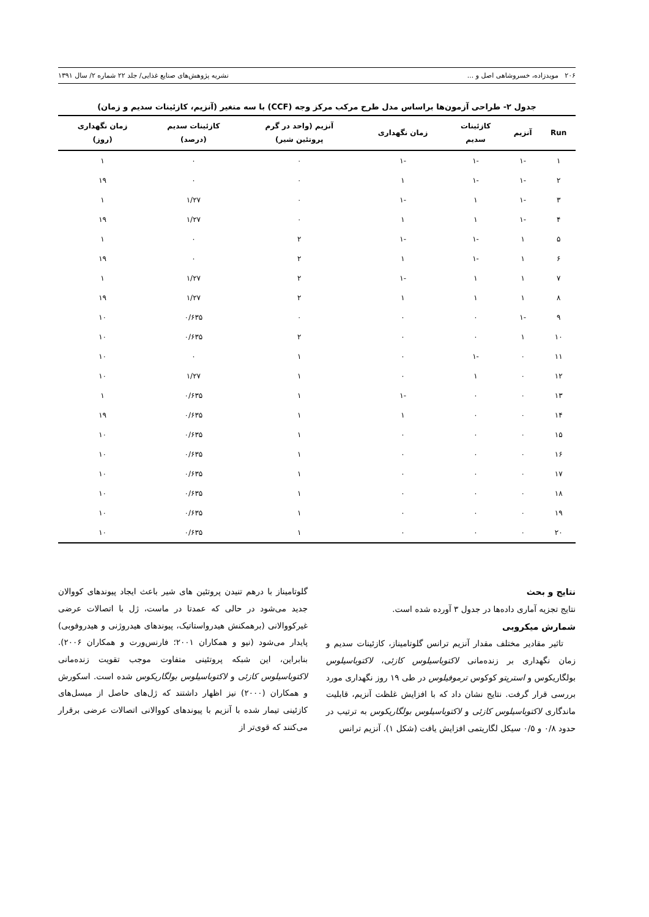۲۰۶ مویدزاده، خسروشاهی اصل و ... نشریه پژوهش‌های صنایع غذایی/ جلد ۲۲ شماره ۲/ سال ۱۳۹۱
جدول ۲- طراحی آزمون‌ها براساس مدل طرح مرکب مرکز وجه (CCF) با سه متغیر (آنزیم، کازئینات سدیم و زمان)
| Run | آنزیم | کازئینات سدیم | زمان نگهداری | آنزیم (واحد در گرم پروتئین شیر) | کازئینات سدیم (درصد) | زمان نگهداری (روز) |
| --- | --- | --- | --- | --- | --- | --- |
| ۱ | -۱ | -۱ | -۱ | ۰ | ۰ | ۱ |
| ۲ | -۱ | -۱ | ۱ | ۰ | ۰ | ۱۹ |
| ۳ | -۱ | ۱ | -۱ | ۰ | ۱/۲۷ | ۱ |
| ۴ | -۱ | ۱ | ۱ | ۰ | ۱/۲۷ | ۱۹ |
| ۵ | ۱ | -۱ | -۱ | ۲ | ۰ | ۱ |
| ۶ | ۱ | -۱ | ۱ | ۲ | ۰ | ۱۹ |
| ۷ | ۱ | ۱ | -۱ | ۲ | ۱/۲۷ | ۱ |
| ۸ | ۱ | ۱ | ۱ | ۲ | ۱/۲۷ | ۱۹ |
| ۹ | -۱ | ۰ | ۰ | ۰ | ۰/۶۳۵ | ۱۰ |
| ۱۰ | ۱ | ۰ | ۰ | ۲ | ۰/۶۳۵ | ۱۰ |
| ۱۱ | ۰ | -۱ | ۰ | ۱ | ۰ | ۱۰ |
| ۱۲ | ۰ | ۱ | ۰ | ۱ | ۱/۲۷ | ۱۰ |
| ۱۳ | ۰ | ۰ | -۱ | ۱ | ۰/۶۳۵ | ۱ |
| ۱۴ | ۰ | ۰ | ۱ | ۱ | ۰/۶۳۵ | ۱۹ |
| ۱۵ | ۰ | ۰ | ۰ | ۱ | ۰/۶۳۵ | ۱۰ |
| ۱۶ | ۰ | ۰ | ۰ | ۱ | ۰/۶۳۵ | ۱۰ |
| ۱۷ | ۰ | ۰ | ۰ | ۱ | ۰/۶۳۵ | ۱۰ |
| ۱۸ | ۰ | ۰ | ۰ | ۱ | ۰/۶۳۵ | ۱۰ |
| ۱۹ | ۰ | ۰ | ۰ | ۱ | ۰/۶۳۵ | ۱۰ |
| ۲۰ | ۰ | ۰ | ۰ | ۱ | ۰/۶۳۵ | ۱۰ |
نتایج و بحث
نتایج تجزیه آماری داده‌ها در جدول ۳ آورده شده است.
شمارش میکروبی
تاثیر مقادیر مختلف مقدار آنزیم ترانس گلوتامیناز، کازئینات سدیم و زمان نگهداری بر زنده‌مانی لاکتوباسیلوس کازئی، لاکتوباسیلوس بولگاریکوس و استرپتو کوکوس ترموفیلوس در طی ۱۹ روز نگهداری مورد بررسی قرار گرفت. نتایج نشان داد که با افزایش غلظت آنزیم، قابلیت ماندگاری لاکتوباسیلوس کازئی و لاکتوباسیلوس بولگاریکوس به ترتیب در حدود ۰/۸ و ۰/۵ سیکل لگاریتمی افزایش یافت (شکل ۱). آنزیم ترانس
گلوتامیناز با درهم تنیدن پروتئین های شیر باعث ایجاد پیوندهای کووالان جدید می‌شود در حالی که عمدتا در ماست، ژل با اتصالات عرضی غیرکووالانی (برهمکنش هیدرواستاتیک، پیوندهای هیدروژنی و هیدروفوبی) پایدار می‌شود (نیو و همکاران ۲۰۰۱؛ فارنس‌ورت و همکاران ۲۰۰۶). بنابراین، این شبکه پروتئینی متفاوت موجب تقویت زنده‌مانی لاکتوباسیلوس کازئی و لاکتوباسیلوس بولگاریکوس شده است. اسکورش و همکاران (۲۰۰۰) نیز اظهار داشتند که ژل‌های حاصل از میسل‌های کازئینی تیمار شده با آنزیم با پیوندهای کووالانی اتصالات عرضی برقرار می‌کنند که قوی‌تر از